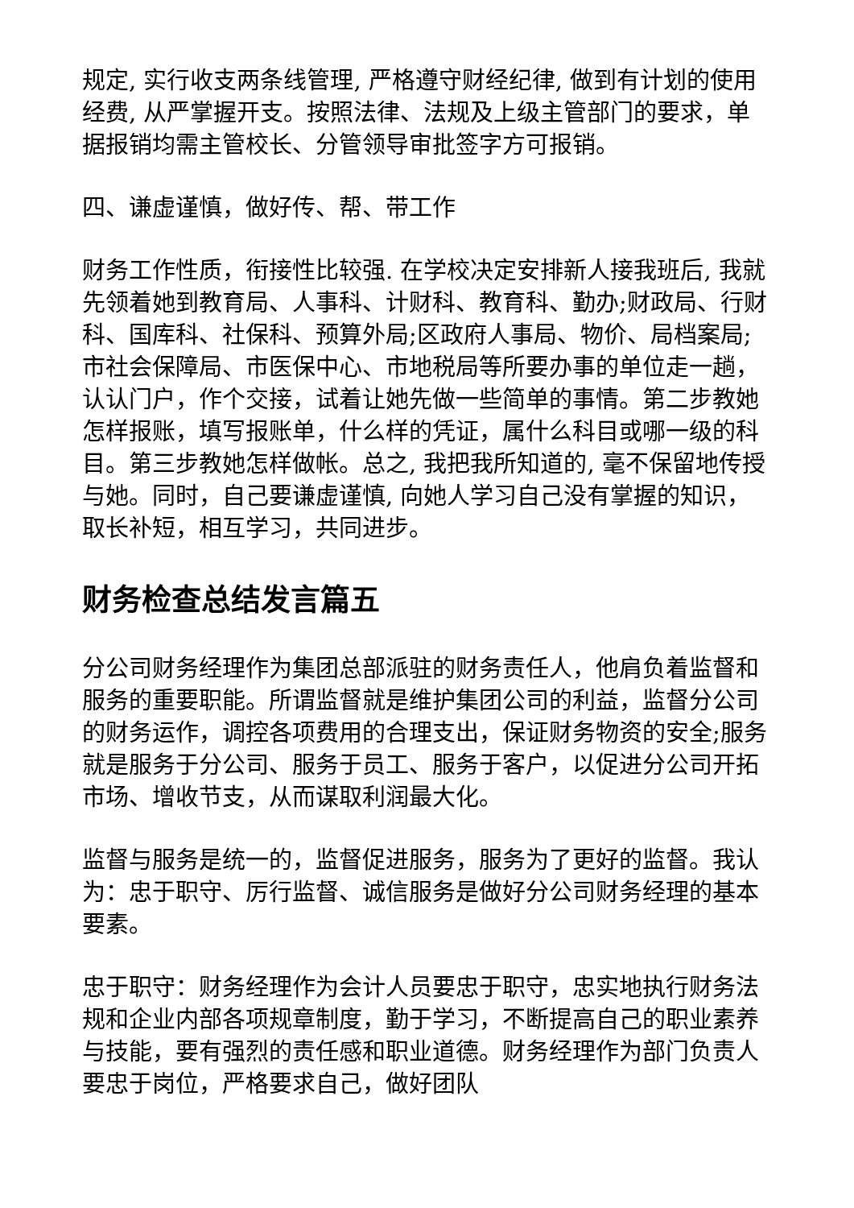规定, 实行收支两条线管理, 严格遵守财经纪律, 做到有计划的使用经费, 从严掌握开支。按照法律、法规及上级主管部门的要求，单据报销均需主管校长、分管领导审批签字方可报销。
四、谦虚谨慎，做好传、帮、带工作
财务工作性质，衔接性比较强. 在学校决定安排新人接我班后, 我就先领着她到教育局、人事科、计财科、教育科、勤办;财政局、行财科、国库科、社保科、预算外局;区政府人事局、物价、局档案局;市社会保障局、市医保中心、市地税局等所要办事的单位走一趟，认认门户，作个交接，试着让她先做一些简单的事情。第二步教她怎样报账，填写报账单，什么样的凭证，属什么科目或哪一级的科目。第三步教她怎样做帐。总之, 我把我所知道的, 毫不保留地传授与她。同时，自己要谦虚谨慎, 向她人学习自己没有掌握的知识，取长补短，相互学习，共同进步。
财务检查总结发言篇五
分公司财务经理作为集团总部派驻的财务责任人，他肩负着监督和服务的重要职能。所谓监督就是维护集团公司的利益，监督分公司的财务运作，调控各项费用的合理支出，保证财务物资的安全;服务就是服务于分公司、服务于员工、服务于客户，以促进分公司开拓市场、增收节支，从而谋取利润最大化。
监督与服务是统一的，监督促进服务，服务为了更好的监督。我认为：忠于职守、厉行监督、诚信服务是做好分公司财务经理的基本要素。
忠于职守：财务经理作为会计人员要忠于职守，忠实地执行财务法规和企业内部各项规章制度，勤于学习，不断提高自己的职业素养与技能，要有强烈的责任感和职业道德。财务经理作为部门负责人要忠于岗位，严格要求自己，做好团队